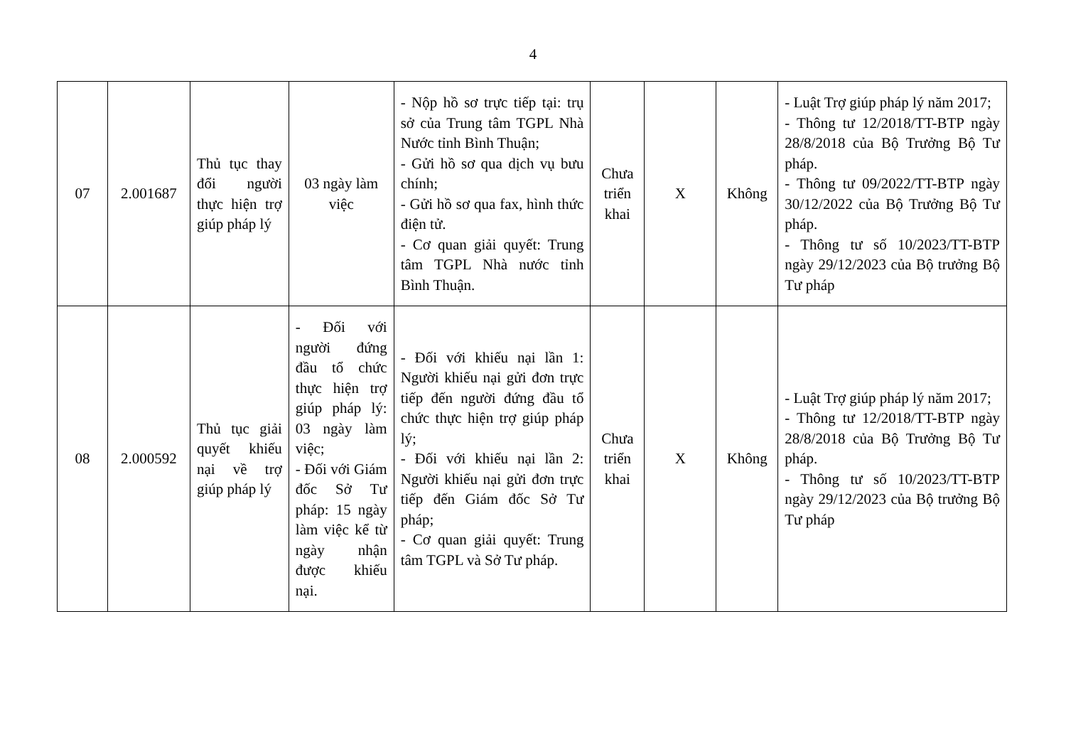4
| 07 | 2.001687 | Thủ tục thay đổi người thực hiện trợ giúp pháp lý | 03 ngày làm việc | - Nộp hồ sơ trực tiếp tại: trụ sở của Trung tâm TGPL Nhà Nước tỉnh Bình Thuận; - Gửi hồ sơ qua dịch vụ bưu chính; - Gửi hồ sơ qua fax, hình thức điện tử. - Cơ quan giải quyết: Trung tâm TGPL Nhà nước tỉnh Bình Thuận. | Chưa triển khai | X | Không | - Luật Trợ giúp pháp lý năm 2017; - Thông tư 12/2018/TT-BTP ngày 28/8/2018 của Bộ Trưởng Bộ Tư pháp. - Thông tư 09/2022/TT-BTP ngày 30/12/2022 của Bộ Trưởng Bộ Tư pháp. - Thông tư số 10/2023/TT-BTP ngày 29/12/2023 của Bộ trưởng Bộ Tư pháp |
| 08 | 2.000592 | Thủ tục giải quyết khiếu nại về trợ giúp pháp lý | - Đối với người đứng đầu tổ chức thực hiện trợ giúp pháp lý: 03 ngày làm việc; - Đối với Giám đốc Sở Tư pháp: 15 ngày làm việc kể từ ngày nhận được khiếu nại. | - Đối với khiếu nại lần 1: Người khiếu nại gửi đơn trực tiếp đến người đứng đầu tổ chức thực hiện trợ giúp pháp lý; - Đối với khiếu nại lần 2: Người khiếu nại gửi đơn trực tiếp đến Giám đốc Sở Tư pháp; - Cơ quan giải quyết: Trung tâm TGPL và Sở Tư pháp. | Chưa triển khai | X | Không | - Luật Trợ giúp pháp lý năm 2017; - Thông tư 12/2018/TT-BTP ngày 28/8/2018 của Bộ Trưởng Bộ Tư pháp. - Thông tư số 10/2023/TT-BTP ngày 29/12/2023 của Bộ trưởng Bộ Tư pháp |